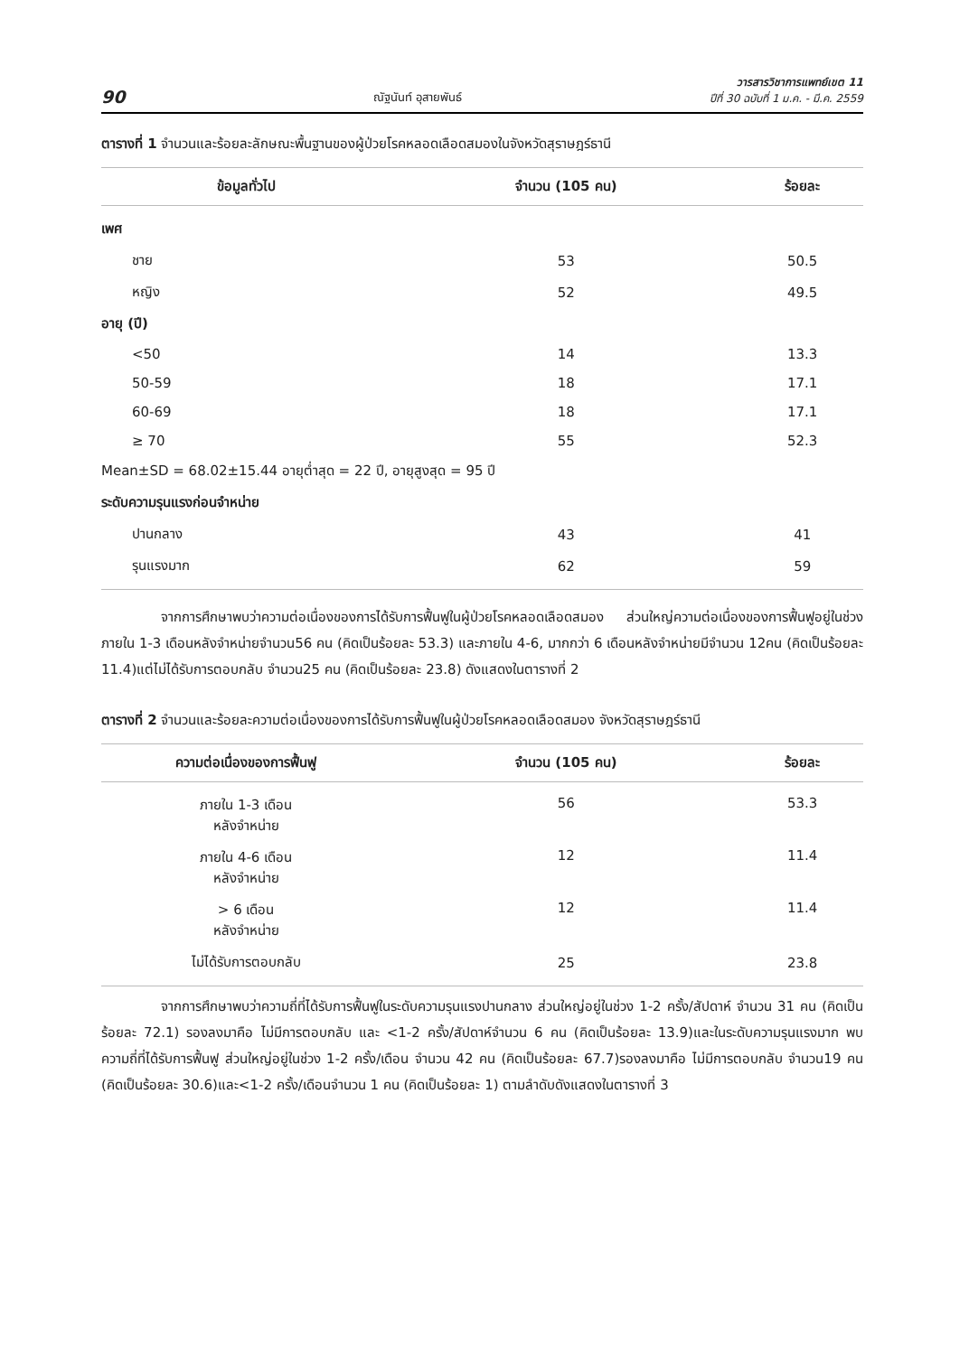90 ณัฐนันท์ อุสายพันธ์ วารสารวิชาการแพทย์เขต 11
ปีที่ 30 ฉบับที่ 1 ม.ค. - มี.ค. 2559
ตารางที่ 1 จำนวนและร้อยละลักษณะพื้นฐานของผู้ป่วยโรคหลอดเลือดสมองในจังหวัดสุราษฎร์ธานี
| ข้อมูลทั่วไป | จำนวน (105 คน) | ร้อยละ |
| --- | --- | --- |
| เพศ | | |
| ชาย | 53 | 50.5 |
| หญิง | 52 | 49.5 |
| อายุ (ปี) | | |
| <50 | 14 | 13.3 |
| 50-59 | 18 | 17.1 |
| 60-69 | 18 | 17.1 |
| ≥ 70 | 55 | 52.3 |
| Mean±SD = 68.02±15.44 อายุต่ำสุด = 22 ปี, อายุสูงสุด = 95 ปี | | |
| ระดับความรุนแรงก่อนจำหน่าย | | |
| ปานกลาง | 43 | 41 |
| รุนแรงมาก | 62 | 59 |
จากการศึกษาพบว่าความต่อเนื่องของการได้รับการฟื้นฟูในผู้ป่วยโรคหลอดเลือดสมอง ส่วนใหญ่ความต่อเนื่องของการฟื้นฟูอยู่ในช่วง ภายใน 1-3 เดือนหลังจำหน่ายจำนวน56 คน (คิดเป็นร้อยละ 53.3) และภายใน 4-6, มากกว่า 6 เดือนหลังจำหน่ายมีจำนวน 12คน (คิดเป็นร้อยละ 11.4)แต่ไม่ได้รับการตอบกลับ จำนวน25 คน (คิดเป็นร้อยละ 23.8) ดังแสดงในตารางที่ 2
ตารางที่ 2 จำนวนและร้อยละความต่อเนื่องของการได้รับการฟื้นฟูในผู้ป่วยโรคหลอดเลือดสมอง จังหวัดสุราษฎร์ธานี
| ความต่อเนื่องของการฟื้นฟู | จำนวน (105 คน) | ร้อยละ |
| --- | --- | --- |
| ภายใน 1-3 เดือน หลังจำหน่าย | 56 | 53.3 |
| ภายใน 4-6 เดือน หลังจำหน่าย | 12 | 11.4 |
| > 6 เดือน หลังจำหน่าย | 12 | 11.4 |
| ไม่ได้รับการตอบกลับ | 25 | 23.8 |
จากการศึกษาพบว่าความถี่ที่ได้รับการฟื้นฟูในระดับความรุนแรงปานกลาง ส่วนใหญ่อยู่ในช่วง 1-2 ครั้ง/สัปดาห์ จำนวน 31 คน (คิดเป็นร้อยละ 72.1) รองลงมาคือ ไม่มีการตอบกลับ และ <1-2 ครั้ง/สัปดาห์จำนวน 6 คน (คิดเป็นร้อยละ 13.9)และในระดับความรุนแรงมาก พบความถี่ที่ได้รับการฟื้นฟู ส่วนใหญ่อยู่ในช่วง 1-2 ครั้ง/เดือน จำนวน 42 คน (คิดเป็นร้อยละ 67.7)รองลงมาคือ ไม่มีการตอบกลับ จำนวน19 คน (คิดเป็นร้อยละ 30.6)และ<1-2 ครั้ง/เดือนจำนวน 1 คน (คิดเป็นร้อยละ 1) ตามลำดับดังแสดงในตารางที่ 3